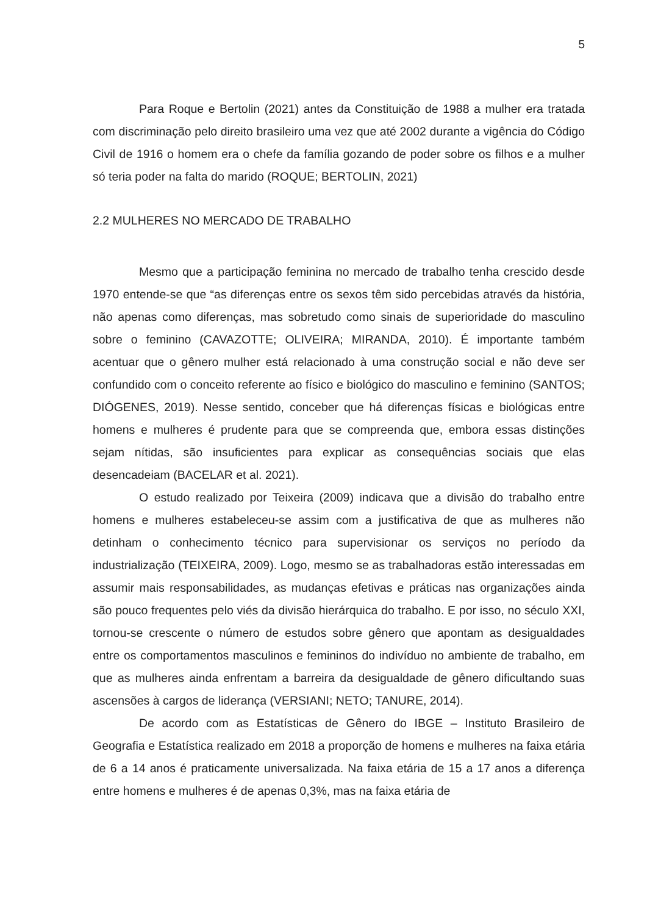5
Para Roque e Bertolin (2021) antes da Constituição de 1988 a mulher era tratada com discriminação pelo direito brasileiro uma vez que até 2002 durante a vigência do Código Civil de 1916 o homem era o chefe da família gozando de poder sobre os filhos e a mulher só teria poder na falta do marido (ROQUE; BERTOLIN, 2021)
2.2 MULHERES NO MERCADO DE TRABALHO
Mesmo que a participação feminina no mercado de trabalho tenha crescido desde 1970 entende-se que “as diferenças entre os sexos têm sido percebidas através da história, não apenas como diferenças, mas sobretudo como sinais de superioridade do masculino sobre o feminino (CAVAZOTTE; OLIVEIRA; MIRANDA, 2010). É importante também acentuar que o gênero mulher está relacionado à uma construção social e não deve ser confundido com o conceito referente ao físico e biológico do masculino e feminino (SANTOS; DIÓGENES, 2019). Nesse sentido, conceber que há diferenças físicas e biológicas entre homens e mulheres é prudente para que se compreenda que, embora essas distinções sejam nítidas, são insuficientes para explicar as consequências sociais que elas desencadeiam (BACELAR et al. 2021).
O estudo realizado por Teixeira (2009) indicava que a divisão do trabalho entre homens e mulheres estabeleceu-se assim com a justificativa de que as mulheres não detinham o conhecimento técnico para supervisionar os serviços no período da industrialização (TEIXEIRA, 2009). Logo, mesmo se as trabalhadoras estão interessadas em assumir mais responsabilidades, as mudanças efetivas e práticas nas organizações ainda são pouco frequentes pelo viés da divisão hierárquica do trabalho. E por isso, no século XXI, tornou-se crescente o número de estudos sobre gênero que apontam as desigualdades entre os comportamentos masculinos e femininos do indivíduo no ambiente de trabalho, em que as mulheres ainda enfrentam a barreira da desigualdade de gênero dificultando suas ascensões à cargos de liderança (VERSIANI; NETO; TANURE, 2014).
De acordo com as Estatísticas de Gênero do IBGE – Instituto Brasileiro de Geografia e Estatística realizado em 2018 a proporção de homens e mulheres na faixa etária de 6 a 14 anos é praticamente universalizada. Na faixa etária de 15 a 17 anos a diferença entre homens e mulheres é de apenas 0,3%, mas na faixa etária de